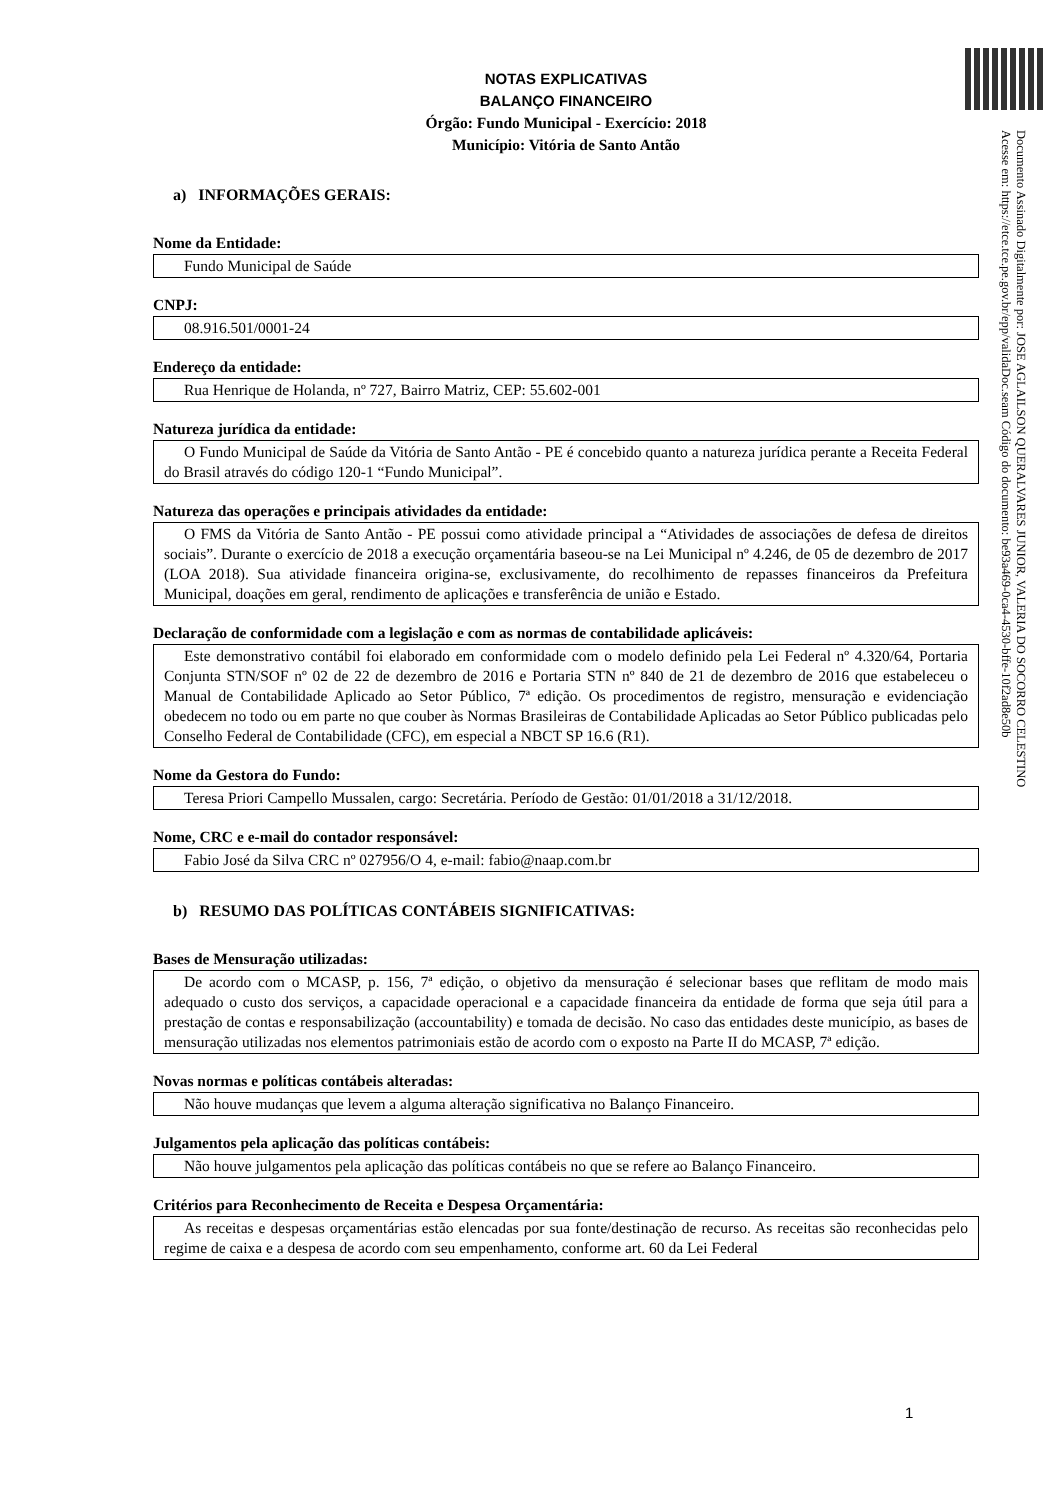Documento Assinado Digitalmente por: JOSE AGLAILSON QUERALVARES JUNIOR, VALERIA DO SOCORRO CELESTINO
Acesse em: https://etce.tce.pe.gov.br/epp/validaDoc.seam Código do documento: be93a469-0ca4-4530-bffe-10f2ad8e50b
NOTAS EXPLICATIVAS
BALANÇO FINANCEIRO
Órgão: Fundo Municipal - Exercício: 2018
Município: Vitória de Santo Antão
a) INFORMAÇÕES GERAIS:
Nome da Entidade:
Fundo Municipal de Saúde
CNPJ:
08.916.501/0001-24
Endereço da entidade:
Rua Henrique de Holanda, nº 727, Bairro Matriz, CEP: 55.602-001
Natureza jurídica da entidade:
O Fundo Municipal de Saúde da Vitória de Santo Antão - PE é concebido quanto a natureza jurídica perante a Receita Federal do Brasil através do código 120-1 “Fundo Municipal”.
Natureza das operações e principais atividades da entidade:
O FMS da Vitória de Santo Antão - PE possui como atividade principal a “Atividades de associações de defesa de direitos sociais”. Durante o exercício de 2018 a execução orçamentária baseou-se na Lei Municipal nº 4.246, de 05 de dezembro de 2017 (LOA 2018). Sua atividade financeira origina-se, exclusivamente, do recolhimento de repasses financeiros da Prefeitura Municipal, doações em geral, rendimento de aplicações e transferência de união e Estado.
Declaração de conformidade com a legislação e com as normas de contabilidade aplicáveis:
Este demonstrativo contábil foi elaborado em conformidade com o modelo definido pela Lei Federal nº 4.320/64, Portaria Conjunta STN/SOF nº 02 de 22 de dezembro de 2016 e Portaria STN nº 840 de 21 de dezembro de 2016 que estabeleceu o Manual de Contabilidade Aplicado ao Setor Público, 7ª edição. Os procedimentos de registro, mensuração e evidenciação obedecem no todo ou em parte no que couber às Normas Brasileiras de Contabilidade Aplicadas ao Setor Público publicadas pelo Conselho Federal de Contabilidade (CFC), em especial a NBCT SP 16.6 (R1).
Nome da Gestora do Fundo:
Teresa Priori Campello Mussalen, cargo: Secretária. Período de Gestão: 01/01/2018 a 31/12/2018.
Nome, CRC e e-mail do contador responsável:
Fabio José da Silva CRC nº 027956/O 4, e-mail: fabio@naap.com.br
b) RESUMO DAS POLÍTICAS CONTÁBEIS SIGNIFICATIVAS:
Bases de Mensuração utilizadas:
De acordo com o MCASP, p. 156, 7ª edição, o objetivo da mensuração é selecionar bases que reflitam de modo mais adequado o custo dos serviços, a capacidade operacional e a capacidade financeira da entidade de forma que seja útil para a prestação de contas e responsabilização (accountability) e tomada de decisão. No caso das entidades deste município, as bases de mensuração utilizadas nos elementos patrimoniais estão de acordo com o exposto na Parte II do MCASP, 7ª edição.
Novas normas e políticas contábeis alteradas:
Não houve mudanças que levem a alguma alteração significativa no Balanço Financeiro.
Julgamentos pela aplicação das políticas contábeis:
Não houve julgamentos pela aplicação das políticas contábeis no que se refere ao Balanço Financeiro.
Critérios para Reconhecimento de Receita e Despesa Orçamentária:
As receitas e despesas orçamentárias estão elencadas por sua fonte/destinação de recurso. As receitas são reconhecidas pelo regime de caixa e a despesa de acordo com seu empenhamento, conforme art. 60 da Lei Federal
1